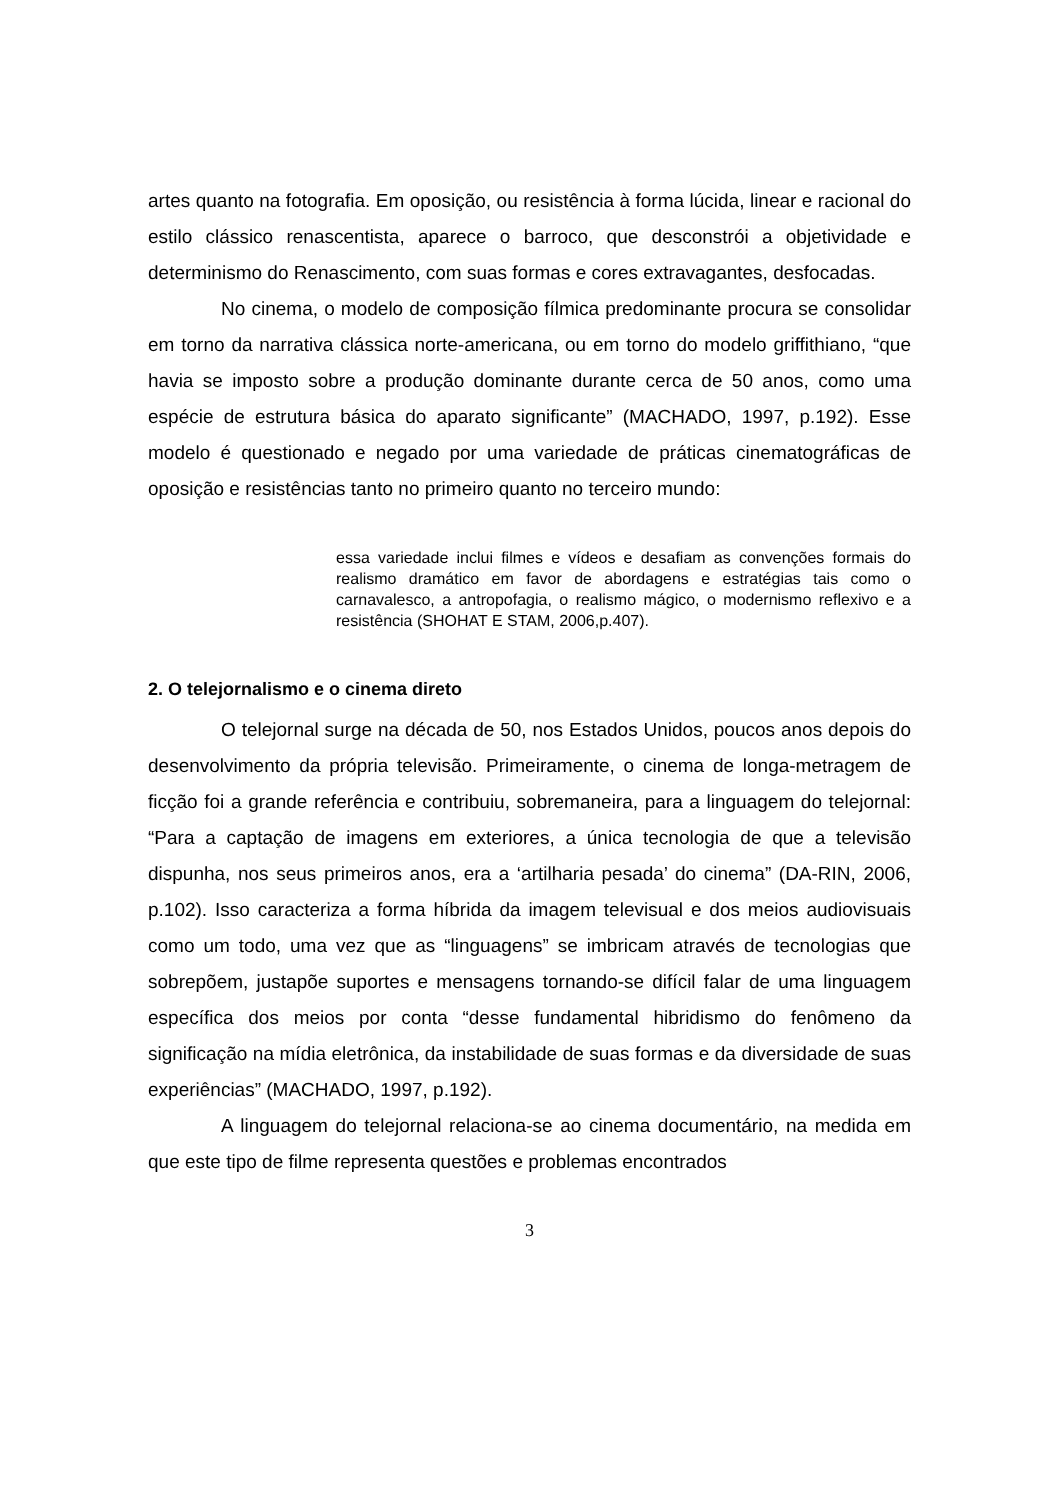artes quanto na fotografia. Em oposição, ou resistência à forma lúcida, linear e racional do estilo clássico renascentista, aparece o barroco, que desconstrói a objetividade e determinismo do Renascimento, com suas formas e cores extravagantes, desfocadas.
No cinema, o modelo de composição fílmica predominante procura se consolidar em torno da narrativa clássica norte-americana, ou em torno do modelo griffithiano, “que havia se imposto sobre a produção dominante durante cerca de 50 anos, como uma espécie de estrutura básica do aparato significante” (MACHADO, 1997, p.192). Esse modelo é questionado e negado por uma variedade de práticas cinematográficas de oposição e resistências tanto no primeiro quanto no terceiro mundo:
essa variedade inclui filmes e vídeos e desafiam as convenções formais do realismo dramático em favor de abordagens e estratégias tais como o carnavalesco, a antropofagia, o realismo mágico, o modernismo reflexivo e a resistência (SHOHAT E STAM, 2006,p.407).
2. O telejornalismo e o cinema direto
O telejornal surge na década de 50, nos Estados Unidos, poucos anos depois do desenvolvimento da própria televisão. Primeiramente, o cinema de longa-metragem de ficção foi a grande referência e contribuiu, sobremaneira, para a linguagem do telejornal: “Para a captação de imagens em exteriores, a única tecnologia de que a televisão dispunha, nos seus primeiros anos, era a ‘artilharia pesada’ do cinema” (DA-RIN, 2006, p.102). Isso caracteriza a forma híbrida da imagem televisual e dos meios audiovisuais como um todo, uma vez que as “linguagens” se imbricam através de tecnologias que sobrepõem, justapõe suportes e mensagens tornando-se difícil falar de uma linguagem específica dos meios por conta “desse fundamental hibridismo do fenômeno da significação na mídia eletrônica, da instabilidade de suas formas e da diversidade de suas experiências” (MACHADO, 1997, p.192).
A linguagem do telejornal relaciona-se ao cinema documentário, na medida em que este tipo de filme representa questões e problemas encontrados
3